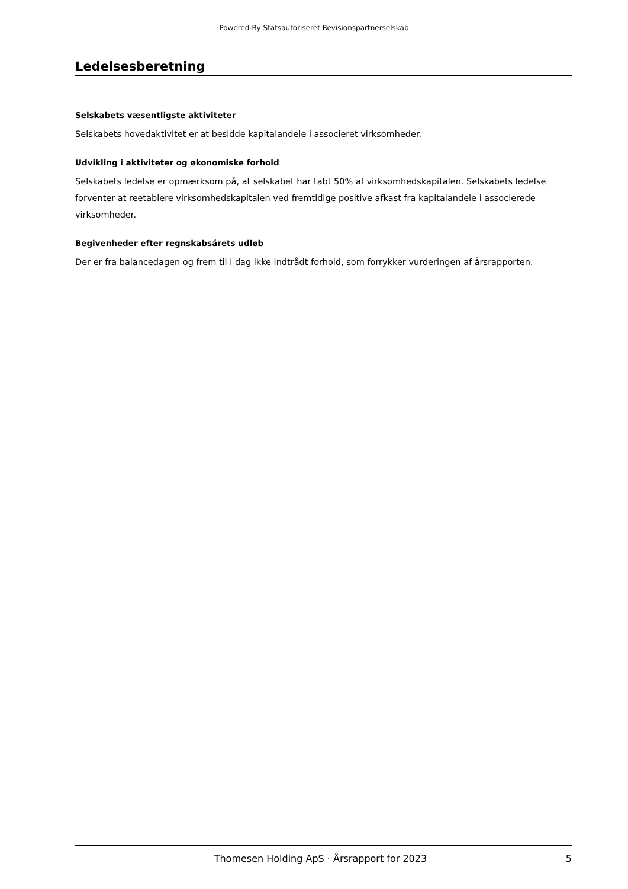Powered-By Statsautoriseret Revisionspartnerselskab
Ledelsesberetning
Selskabets væsentligste aktiviteter
Selskabets hovedaktivitet er at besidde kapitalandele i associeret virksomheder.
Udvikling i aktiviteter og økonomiske forhold
Selskabets ledelse er opmærksom på, at selskabet har tabt 50% af virksomhedskapitalen. Selskabets ledelse forventer at reetablere virksomhedskapitalen ved fremtidige positive afkast fra kapitalandele i associerede virksomheder.
Begivenheder efter regnskabsårets udløb
Der er fra balancedagen og frem til i dag ikke indtrådt forhold, som forrykker vurderingen af årsrapporten.
Thomesen Holding ApS · Årsrapport for 2023 5